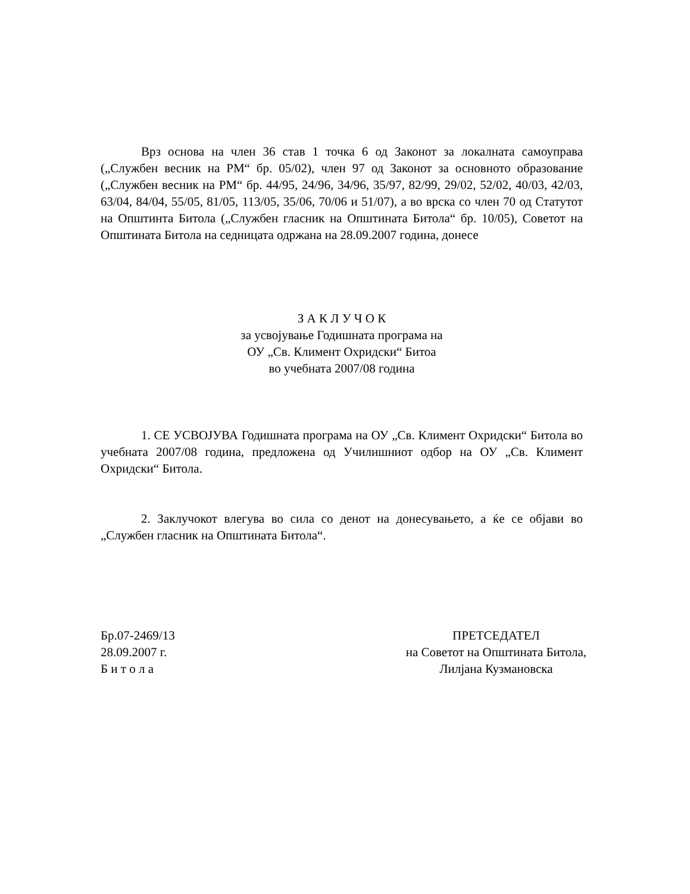Врз основа на член 36 став 1 точка 6 од Законот за локалната самоуправа („Службен весник на РМ“ бр. 05/02), член 97 од Законот за основното образование („Службен весник на РМ“ бр. 44/95, 24/96, 34/96, 35/97, 82/99, 29/02, 52/02, 40/03, 42/03, 63/04, 84/04, 55/05, 81/05, 113/05, 35/06, 70/06 и 51/07), а во врска со член 70 од Статутот на Општинта Битола („Службен гласник на Општината Битола“ бр. 10/05), Советот на Општината Битола на седницата одржана на 28.09.2007 година, донесе
З А К Л У Ч О К
за усвојување Годишната програма на
ОУ „Св. Климент Охридски“ Битоа
во учебната 2007/08 година
1. СЕ УСВОЈУВА Годишната програма на ОУ „Св. Климент Охридски“ Битола во учебната 2007/08 година, предложена од Училишниот одбор на ОУ „Св. Климент Охридски“ Битола.
2. Заклучокот влегува во сила со денот на донесувањето, а ќе се објави во „Службен гласник на Општината Битола“.
Бр.07-2469/13
28.09.2007 г.
Б и т о л а
ПРЕТСЕДАТЕЛ
на Советот на Општината Битола,
Лилјана Кузмановска